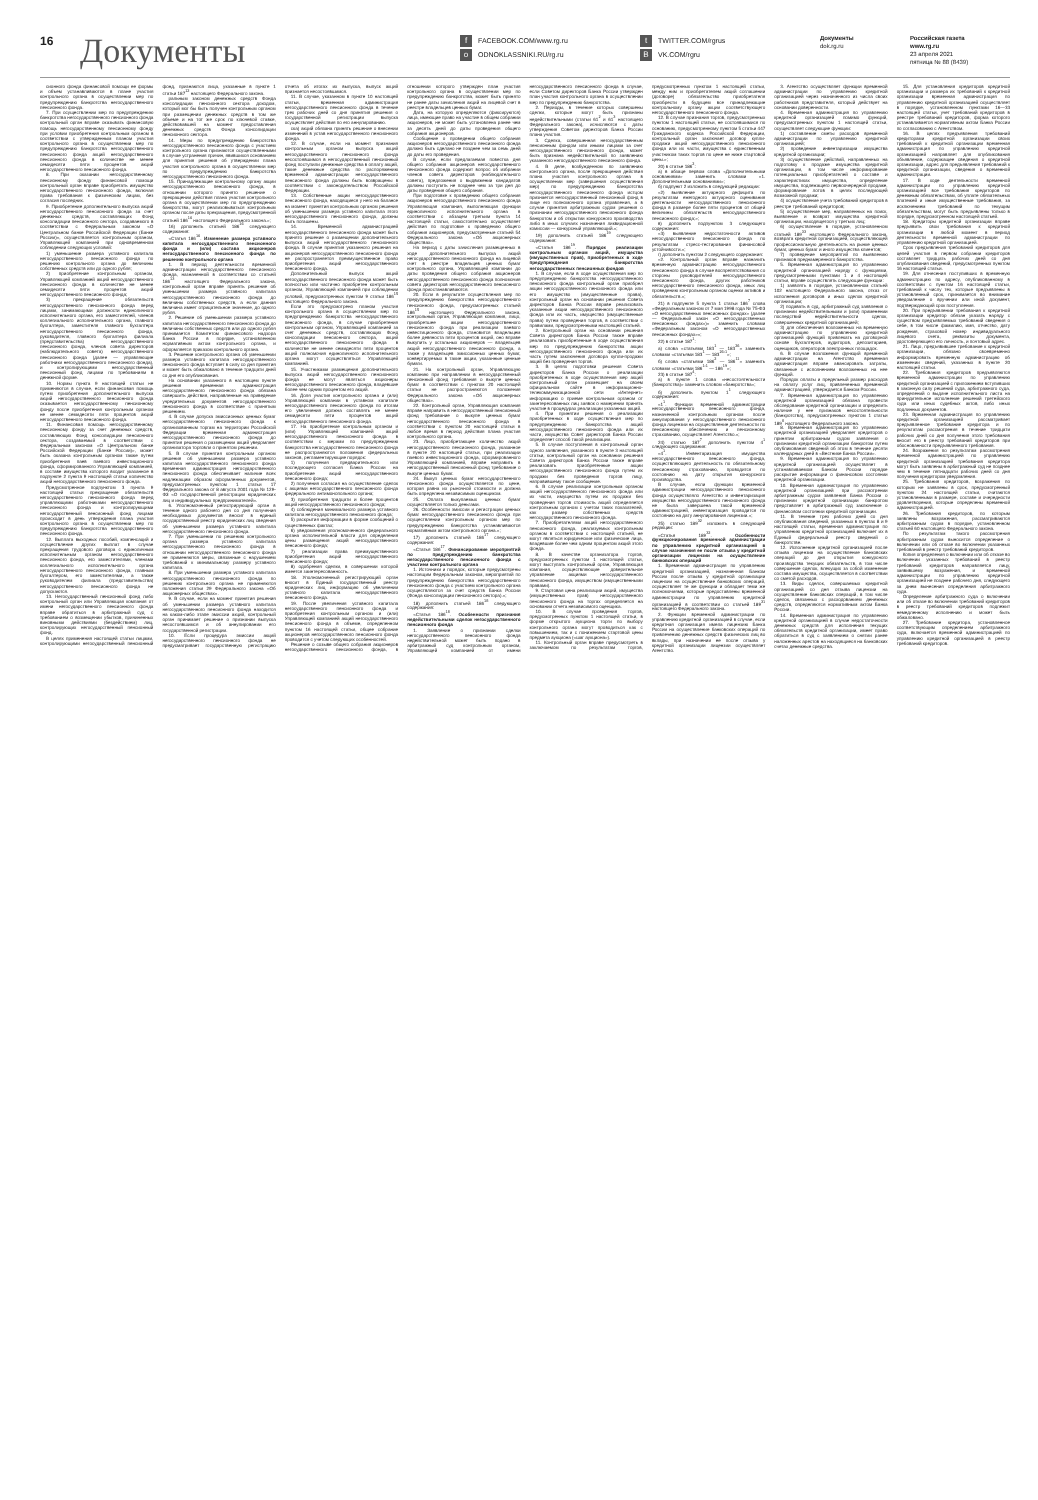16
Документы
f FACEBOOK.COM/www.rg.ru
o ODNOKLASSNIKI.RU/rg.ru
t TWITTER.COM/rgrus
B VK.COM/rgru
Документы
dok.rg.ru
Российская газета
www.rg.ru
23 апреля 2021
пятница № 88 (8439)
сионного фонда финансовой помощи ее формы и объем устанавливаются в плане участия контрольного органа в осуществлении мер по предупреждению банкротства негосударственного пенсионного фонда.
7. При осуществлении мер по предупреждению банкротства негосударственного пенсионного фонда контрольный орган вправе оказывать финансовую помощь негосударственному пенсионному фонду при условии приобретения контрольным органом в соответствии с утвержденным планом участия контрольного органа в осуществлении мер по предупреждению банкротства негосударственного пенсионного фонда акций негосударственного пенсионного фонда в количестве не менее семидесяти пяти процентов акций негосударственного пенсионного фонда.
8. При оказании негосударственному пенсионному фонду финансовой помощи контрольный орган вправе приобретать имущество негосударственного пенсионного фонда, включая права требования к физическим лицам, без согласия последних.
9. Приобретение дополнительного выпуска акций негосударственного пенсионного фонда за счет денежных средств, составляющих Фонд консолидации пенсионного сектора, создаваемого в соответствии с Федеральным законом «О Центральном банке Российской Федерации (Банке России)», осуществляется контрольным органом, Управляющей компанией при одновременном соблюдении следующих условий:
1) уменьшение размера уставного капитала негосударственного пенсионного фонда по решению контрольного органа до величины собственных средств или до одного рубля;
2) приобретение контрольным органом, Управляющей компанией акций негосударственного пенсионного фонда в количестве не менее семидесяти пяти процентов акций негосударственного пенсионного фонда;
3) прекращение обязательств негосударственного пенсионного фонда перед лицами, занимающими должности единоличного исполнительного органа, его заместителей, членов коллегиального исполнительного органа, главного бухгалтера, заместителя главного бухгалтера негосударственного пенсионного фонда, руководителя, главного бухгалтера филиала (представительства) негосударственного пенсионного фонда, членов совета директоров (наблюдательного совета) негосударственного пенсионного фонда (далее — управляющие работники негосударственного пенсионного фонда), и контролирующими негосударственный пенсионный фонд лицами по требованиям в денежной форме.
10. Нормы пункта 9 настоящей статьи не применяются в случае, если финансовая помощь путем приобретения дополнительного выпуска акций негосударственного пенсионного фонда оказывается негосударственному пенсионному фонду после приобретения контрольным органом не менее семидесяти пяти процентов акций негосударственного пенсионного фонда.
11. Финансовая помощь негосударственному пенсионному фонду за счет денежных средств, составляющих Фонд консолидации пенсионного сектора, создаваемый в соответствии с Федеральным законом «О Центральном банке Российской Федерации (Банке России)», может быть оказана контрольным органом также путем приобретения паев паевого инвестиционного фонда, сформированного Управляющей компанией, в составе имущества которого входит указанное в подпункте 2 пункта 9 настоящей статьи количество акций негосударственного пенсионного фонда.
Предусмотренное подпунктом 3 пункта 9 настоящей статьи прекращение обязательств негосударственного пенсионного фонда перед управляющими работниками негосударственного пенсионного фонда и контролирующими негосударственный пенсионный фонд лицами происходит в день утверждения плана участия контрольного органа в осуществлении мер по предупреждению банкротства негосударственного пенсионного фонда.
12. Выплата выходных пособий, компенсаций и осуществление других выплат в случае прекращения трудового договора с единоличным исполнительным органом негосударственного пенсионного фонда, его заместителями, членами коллегиального исполнительного органа негосударственного пенсионного фонда, главным бухгалтером, его заместителями, а также руководителем филиала (представительства) негосударственного пенсионного фонда не допускаются.
13. Негосударственный пенсионный фонд либо контрольный орган или Управляющая компания от имени негосударственного пенсионного фонда вправе обратиться в арбитражный суд с требованием о возмещении убытков, причиненных виновными действиями (бездействием) лиц, контролирующих негосударственный пенсионный фонд.
В целях применения настоящей статьи лицами, контролирующими негосударственный пенсионный фонд, признаются лица, указанные в пункте 1 статьи 187<sup>12</sup> настоящего Федерального закона.
ральным законом денежных средств Фонда консолидации пенсионного сектора доходом, который мог бы быть получен контрольным органом при размещении денежных средств в том же объеме и на тот же срок по ключевой ставке, действовавшей на момент предоставления денежных средств Фонда консолидации пенсионного сектора.
14. Меры по предупреждению банкротства негосударственного пенсионного фонда с участием контрольного органа признаются осуществленными в случае устранения причин, явившихся основанием для принятия решения об утверждении плана участия контрольного органа в осуществлении мер по предупреждению банкротства негосударственного пенсионного фонда.
15. Принадлежащие контрольному органу акции негосударственного пенсионного фонда, в отношении которого принято решение о прекращении действия плана участия контрольного органа в осуществлении мер по предупреждению банкротства, могут реализовываться контрольным органом после даты прекращения, предусмотренной статьей 186<sup>16</sup> настоящего Федерального закона.»;
16) дополнить статьей 186<sup>16</sup> следующего содержания:
«Статья 186<sup>16</sup>. Изменение размера уставного капитала негосударственного пенсионного фонда и (или) состава акционеров негосударственного пенсионного фонда по решению контрольного органа
1. В период деятельности временной администрации негосударственного пенсионного фонда, назначенной в соответствии со статьей 186<sup>13</sup> настоящего Федерального закона, контрольный орган вправе принять решение об уменьшении размера уставного капитала негосударственного пенсионного фонда до величины собственных средств, а если данная величина имеет отрицательное значение, до одного рубля.
2. Решение об уменьшении размера уставного капитала негосударственного пенсионного фонда до величины собственных средств или до одного рубля принимается Комитетом финансового надзора Банка России в порядке, установленном нормативным актом контрольного органа, и оформляется приказом контрольного органа.
3. Решение контрольного органа об уменьшении размера уставного капитала негосударственного пенсионного фонда вступает в силу со дня принятия и может быть обжаловано в течение тридцати дней со дня его опубликования.
На основании указанного в настоящем пункте решения временная администрация негосударственного пенсионного фонда обязана совершить действия, направленные на приведение учредительных документов негосударственного пенсионного фонда в соответствие с принятым решением.
4. В случае допуска эмиссионных ценных бумаг негосударственного пенсионного фонда к организованным торгам на территории Российской Федерации временная администрация негосударственного пенсионного фонда до принятия решения о размещении акций уведомляет организатора торговли о принятом решении.
5. В случае принятия контрольным органом решения об уменьшении размера уставного капитала негосударственного пенсионного фонда временная администрация негосударственного пенсионного фонда обеспечивает наличие всех надлежащим образом оформленных документов, предусмотренных пунктом 1 статьи 17 Федерального закона от 8 августа 2001 года № 129-ФЗ «О государственной регистрации юридических лиц и индивидуальных предпринимателей».
6. Уполномоченный регистрирующий орган в течение одного рабочего дня со дня получения необходимых документов вносит в единый государственный реестр юридических лиц сведения об уменьшении размера уставного капитала негосударственного пенсионного фонда.
7. При уменьшении по решению контрольного органа размера уставного капитала негосударственного пенсионного фонда в отношении негосударственного пенсионного фонда не применяются меры, связанные с нарушением требований к минимальному размеру уставного капитала.
8. При уменьшении размера уставного капитала негосударственного пенсионного фонда по решению контрольного органа не применяются положения статьи 29 Федерального закона «Об акционерных обществах».
9. В случае, если на момент принятия решения об уменьшении размера уставного капитала негосударственного пенсионного фонда находится на каком-либо этапе эмиссии акций, контрольный орган принимает решение о признании выпуска несостоявшимся и об аннулировании его государственной регистрации.
10. Если процедура эмиссии акций негосударственного пенсионного фонда не предусматривает государственную регистрацию отчета об итогах их выпуска, выпуск акций признается несостоявшимся.
11. В случае, указанном в пункте 10 настоящей статьи, временная администрация негосударственного пенсионного фонда в течение трех рабочих дней со дня принятия решения о государственной регистрации выпуска осуществляет действия по его аннулированию.
ска) акций обязана принять решение о внесении изменений в устав негосударственного пенсионного фонда.
12. В случае, если на момент признания контрольным органом выпуска акций негосударственного пенсионного фонда несостоявшимся в негосударственный пенсионный фонд поступили денежные средства в оплату акций, такие денежные средства по распоряжению временной администрации негосударственного пенсионного фонда должны быть возвращены в соответствии с законодательством Российской Федерации.
13. Собственные акции негосударственного пенсионного фонда, находящиеся у него на балансе на момент принятия контрольным органом решения об уменьшении размера уставного капитала этого негосударственного пенсионного фонда, должны быть погашены.
14. Временной администрацией негосударственного пенсионного фонда может быть принято решение о размещении дополнительного выпуска акций негосударственного пенсионного фонда. В случае принятия указанного решения на акционеров негосударственного пенсионного фонда не распространяется преимущественное право приобретения акций негосударственного пенсионного фонда.
Дополнительный выпуск акций негосударственного пенсионного фонда может быть полностью или частично приобретен контрольным органом, Управляющей компанией при соблюдении условий, предусмотренных пунктом 9 статьи 186<sup>15</sup> настоящего Федерального закона.
Если это предусмотрено планом участия контрольного органа в осуществлении мер по предупреждению банкротства негосударственного пенсионного фонда, в случае приобретения контрольным органом, Управляющей компанией за счет денежных средств, составляющих Фонд консолидации пенсионного сектора, акций негосударственного пенсионного фонда в количестве не менее семидесяти пяти процентов акций полномочия единоличного исполнительного органа могут осуществляться Управляющей компанией.
15. Участниками размещения дополнительного выпуска акций негосударственного пенсионного фонда не могут являться акционеры негосударственного пенсионного фонда, владевшие более чем одним процентом его акций.
16. Доля участия контрольного органа и (или) Управляющей компании в уставном капитале негосударственного пенсионного фонда по итогам его увеличения должна составлять не менее семидесяти пяти процентов акций негосударственного пенсионного фонда.
17. На приобретение контрольным органом и (или) Управляющей компанией акций негосударственного пенсионного фонда в соответствии с мерами по предупреждению банкротства негосударственного пенсионного фонда не распространяются положения федеральных законов, регламентирующие порядок:
1) получения предварительного или последующего согласия Банка России на приобретение акций негосударственного пенсионного фонда;
2) получения согласия на осуществление сделок с акциями негосударственного пенсионного фонда федерального антимонопольного органа;
3) приобретения тридцати и более процентов акций негосударственного пенсионного фонда;
4) соблюдения минимального размера уставного капитала негосударственного пенсионного фонда;
5) раскрытия информации в форме сообщений о существенных фактах;
6) уведомления уполномоченного федерального органа исполнительной власти для определения цены размещения акций негосударственного пенсионного фонда;
7) реализации права преимущественного приобретения акций негосударственного пенсионного фонда;
8) одобрения сделки, в совершении которой имеется заинтересованность.
18. Уполномоченный регистрирующий орган вносит в Единый государственный реестр юридических лиц информацию об увеличении уставного капитала негосударственного пенсионного фонда.
19. После увеличения уставного капитала негосударственного пенсионного фонда и приобретения контрольным органом и (или) Управляющей компанией акций негосударственного пенсионного фонда в объеме, определенном пунктом 16 настоящей статьи, общее собрание акционеров негосударственного пенсионного фонда проводится с учетом следующих особенностей.
Решение о созыве общего собрания акционеров негосударственного пенсионного фонда, в отношении которого утвержден план участия контрольного органа в осуществлении мер по предупреждению банкротства, может быть принято не ранее даты зачисления акций на лицевой счет в реестре владельцев ценных бумаг.
Дата, на которую определяются (фиксируются) лица, имеющие право на участие в общем собрании акционеров, не может быть установлена ранее чем за десять дней до даты проведения общего собрания акционеров.
Сообщение о проведении общего собрания акционеров негосударственного пенсионного фонда должно быть сделано не позднее чем за семь дней до даты его проведения.
В случае, если предлагаемая повестка дня общего собрания акционеров негосударственного пенсионного фонда содержит вопрос об избрании членов совета директоров (наблюдательного совета), предложения о выдвижении кандидатов должны поступить не позднее чем за три дня до даты проведения общего собрания.
При подготовке к проведению общего собрания акционеров негосударственного пенсионного фонда Управляющая компания, выполняющая функции единоличного исполнительного органа в соответствии с абзацем третьим пункта 14 настоящей статьи, самостоятельно осуществляет действия по подготовке к проведению общего собрания акционеров, предусмотренные статьей 54 Федерального закона «Об акционерных обществах».
На период с даты зачисления размещенных в ходе дополнительного выпуска акций негосударственного пенсионного фонда на лицевой счет в реестре владельцев ценных бумаг контрольного органа, Управляющей компании до даты проведения общего собрания акционеров негосударственного пенсионного фонда полномочия совета директоров негосударственного пенсионного фонда приостанавливаются.
20. Если в результате осуществления мер по предупреждению банкротства негосударственного пенсионного фонда, предусмотренных статьей 186<sup>15</sup> настоящего Федерального закона, контрольный орган, Управляющая компания, лицо, приобретшее акции негосударственного пенсионного фонда при реализации паевого инвестиционного фонда, становится владельцем более девяноста пяти процентов акций, оно вправе выкупить у остальных акционеров — владельцев акций негосударственного пенсионного фонда, а также у владельцев эмиссионных ценных бумаг, конвертируемых в такие акции, указанные ценные бумаги.
21. На контрольный орган, Управляющую компанию при направлении в негосударственный пенсионный фонд требования о выкупе ценных бумаг в соответствии с пунктом 20 настоящей статьи не распространяются положения Федерального закона «Об акционерных обществах».
22. Контрольный орган, Управляющая компания вправе направить в негосударственный пенсионный фонд требование о выкупе ценных бумаг негосударственного пенсионного фонда в соответствии с пунктом 20 настоящей статьи в любое время в период действия плана участия контрольного органа.
23. Лицо, приобретающее количество акций негосударственного пенсионного фонда, указанное в пункте 20 настоящей статьи, при реализации паевого инвестиционного фонда, сформированного Управляющей компанией, вправе направить в негосударственный пенсионный фонд требование о выкупе ценных бумаг.
24. Выкуп ценных бумаг негосударственного пенсионного фонда осуществляется по цене, которая равна их рыночной стоимости и должна быть определена независимым оценщиком.
25. Оплата выкупаемых ценных бумаг осуществляется только деньгами.
26. Особенности эмиссии и регистрации ценных бумаг негосударственного пенсионного фонда при осуществлении контрольным органом мер по предупреждению банкротства устанавливаются нормативным актом контрольного органа.»;
17) дополнить статьей 186<sup>17</sup> следующего содержания:
«Статья 186<sup>17</sup>. Финансирование мероприятий по предупреждению банкротства негосударственного пенсионного фонда с участием контрольного органа
1. Источники и порядок, которые предусмотрены настоящим Федеральным законом, мероприятий по предупреждению банкротства негосударственного пенсионного фонда с участием контрольного органа осуществляются за счет средств Банка России (Фонда консолидации пенсионного сектора).»;
18) дополнить статьей 186<sup>18</sup> следующего содержания:
«Статья 186<sup>18</sup>. Особенности признания недействительными сделок негосударственного пенсионного фонда
1. Заявление о признании сделки негосударственного пенсионного фонда недействительной может быть подано в арбитражный суд контрольным органом, Управляющей компанией от имени негосударственного пенсионного фонда в случае, если Советом директоров Банка России утвержден план участия контрольного органа в осуществлении мер по предупреждению банкротства.
2. Периоды, в течение которых совершены сделки, которые могут быть признаны недействительными (статьи 61<sup>2</sup> и 61<sup>3</sup> настоящего Федерального закона), исчисляются с даты утверждения Советом директоров Банка России плана участия.
3. Сделка, совершенная негосударственным пенсионным фондом или иными лицами за счет негосударственного пенсионного фонда, может быть признана недействительной по заявлению указанного негосударственного пенсионного фонда.
4. В деле, возбужденном по заявлению контрольного органа, после прекращения действия плана участия контрольного органа в осуществлении мер (завершения осуществления мер) по предупреждению банкротства негосударственного пенсионного фонда истцом признается негосударственный пенсионный фонд в лице его полномочного органа управления, а в случае принятия арбитражным судом решения о признании негосударственного пенсионного фонда банкротом и об открытии конкурсного производства либо в иных случаях назначения ликвидационной комиссии — конкурсный управляющий.»;
19) дополнить статьей 186<sup>19</sup> следующего содержания:
«Статья 186<sup>19</sup>. Порядок реализации контрольным органом акций, имущества (имущественных прав), приобретенных в ходе предупреждения банкротства негосударственных пенсионных фондов
1. В случае, если в ходе осуществления мер по предупреждению банкротства негосударственного пенсионного фонда контрольный орган приобрел акции негосударственного пенсионного фонда или его имущество (имущественные права), контрольный орган на основании решения Совета директоров Банка России вправе реализовать указанные акции негосударственного пенсионного фонда или их часть, имущество (имущественные права) путем проведения торгов, в соответствии с правилами, предусмотренными настоящей статьей.
2. Контрольный орган на основании решения Совета директоров Банка России также вправе реализовать приобретенные в ходе осуществления мер по предупреждению банкротства акции негосударственного пенсионного фонда или их часть путем заключения договора купли-продажи акций без проведения торгов.
3. В целях подготовки решения Совета директоров Банка России о реализации приобретенных в ходе осуществления мер акций контрольный орган размещает на своем официальном сайте в информационно-телекоммуникационной сети «Интернет» информацию о приеме контрольным органом от заинтересованных лиц заявок о намерении принять участие в процедурах реализации указанных акций.
4. При принятии решения о реализации приобретенных в ходе осуществления мер по предупреждению банкротства акций негосударственного пенсионного фонда или их части, имущества Совет директоров Банка России определяет способ такой реализации.
5. В случае поступления в контрольный орган одного заявления, указанного в пункте 3 настоящей статьи, контрольный орган на основании решения Совета директоров Банка России также вправе реализовать приобретенные акции негосударственного пенсионного фонда путем их продажи без проведения торгов лицу, направившему такое сообщение.
6. В случае реализации контрольным органом акций негосударственного пенсионного фонда или их части, имущества путем их продажи без проведения торгов стоимость акций определяется контрольным органом с учетом таких показателей, как размер собственных средств негосударственного пенсионного фонда.
7. Приобретателями акций негосударственного пенсионного фонда, реализуемых контрольным органом в соответствии с настоящей статьей, не могут являться юридические или физические лица, владевшие более чем одним процентом акций этого фонда.
8. В качестве организатора торгов, предусмотренных пунктом 1 настоящей статьи, могут выступать контрольный орган, Управляющая компания, осуществляющие доверительное управление акциями негосударственного пенсионного фонда, имуществом (имущественными правами).
9. Стартовая цена реализации акций, имущества (имущественных прав) негосударственного пенсионного фонда на торгах определяется на основании отчета независимого оценщика.
10. В случае проведения торгов, предусмотренных пунктом 1 настоящей статьи, в форме открытого аукциона торги по выбору контрольного органа могут проводиться как с повышением, так и с понижением стартовой цены предмета аукциона («шаг аукциона»).
11. Контрольный орган вправе предусмотреть в заключаемом по результатам торгов, предусмотренных пунктом 1 настоящей статьи, между ним и приобретателем акций соглашении (договоре) обязательство приобретателя приобрести в будущем все принадлежащие контрольному органу акции соответствующего негосударственного пенсионного фонда.
12. В случае признания торгов, предусмотренных пунктом 1 настоящей статьи, не состоявшимися по основанию, предусмотренному пунктом 5 статьи 447 Гражданского кодекса Российской Федерации, контрольный орган заключает договор купли-продажи акций негосударственного пенсионного фонда или их части, имущества с единственным участником таких торгов по цене не ниже стартовой цены.»;
20) в статье 186<sup>2</sup>:
а) в абзаце первом слова «Дополнительными основаниями» заменить словами «1. Дополнительными основаниями»;
б) подпункт 2 изложить в следующей редакции:
«2) выявление актуарного дефицита по результатам ежегодного актуарного оценивания деятельности негосударственного пенсионного фонда в размере более пяти процентов от общей величины обязательств негосударственного пенсионного фонда;»;
в) дополнить подпунктом 3 следующего содержания:
«3) выявление недостаточности активов негосударственного пенсионного фонда по результатам стресс-тестирования финансовой устойчивости.»;
г) дополнить пунктом 2 следующего содержания:
«2. Контрольный орган вправе назначить временную администрацию негосударственного пенсионного фонда в случае воспрепятствования со стороны руководителей негосударственного пенсионного фонда, других работников негосударственного пенсионного фонда, иных лиц проведению контрольным органом оценки активов и обязательств.»;
21) в подпункте 5 пункта 1 статьи 186<sup>7</sup> слова «Федеральным законом от 7 мая 1998 года № 75-ФЗ «О негосударственных пенсионных фондах» (далее — Федеральный закон «О негосударственных пенсионных фондах»)» заменить словами «Федеральным законом «О негосударственных пенсионных фондах»»;
22) в статье 187<sup>1</sup>:
а) слова «статьями 183<sup>1</sup> — 183<sup>26</sup>» заменить словами «статьями 183<sup>1</sup> — 183<sup>26-1</sup>»;
б) слова «статьями 186<sup>2</sup> — 186<sup>11</sup>» заменить словами «статьями 186<sup>1-1</sup> — 186<sup>19</sup>»;
23) в статье 187<sup>4</sup>:
а) в пункте 1 слова «несостоятельности (банкротства)» заменить словом «банкротства»;
б) дополнить пунктом 1<sup>1</sup> следующего содержания:
«1<sup>1</sup>. Функции временной администрации негосударственного пенсионного фонда, назначенной контрольным органом после аннулирования у негосударственного пенсионного фонда лицензии на осуществление деятельности по пенсионному обеспечению и пенсионному страхованию, осуществляет Агентство.»;
24) статью 187<sup>7</sup> дополнить пунктом 4<sup>1</sup> следующего содержания:
«4<sup>1</sup>. Инвентаризация имущества негосударственного пенсионного фонда, осуществляющего деятельность по обязательному пенсионному страхованию, проводится по состоянию на дату открытия конкурсного производства.
В случае, если функции временной администрации негосударственного пенсионного фонда осуществляло Агентство и инвентаризация имущества негосударственного пенсионного фонда не была завершена такой временной администрацией, инвентаризация проводится по состоянию на дату аннулирования лицензии.»;
25) статью 189<sup>32</sup> изложить в следующей редакции:
«Статья 189<sup>32</sup>. Особенности функционирования временной администрации по управлению кредитной организацией в случае назначения ее после отзыва у кредитной организации лицензии на осуществление банковских операций
1. Временная администрация по управлению кредитной организацией, назначенная Банком России после отзыва у кредитной организации лицензии на осуществление банковских операций, осуществляет те же функции и обладает теми же полномочиями, которые предоставлены временной администрации по управлению кредитной организацией в соответствии со статьей 189<sup>31</sup> настоящего Федерального закона.
2. Функции временной администрации по управлению кредитной организацией в случае, если кредитная организация имела лицензию Банка России на осуществление банковских операций по привлечению денежных средств физических лиц во вклады, при назначении ее после отзыва у кредитной организации лицензии осуществляет Агентство.
3. Агентство осуществляет функции временной администрации по управлению кредитной организацией через назначенного из числа своих работников представителя, который действует на основании доверенности.
4. Временная администрация по управлению кредитной организацией помимо функций, предусмотренных пунктом 1 настоящей статьи, осуществляет следующие функции:
1) составление сметы расходов временной администрации по управлению кредитной организацией;
2) проведение инвентаризации имущества кредитной организации;
3) осуществление действий, направленных на подготовку к продаже имущества кредитной организации, в том числе информирование потенциальных приобретателей о составе и характеристиках имущества, определение имущества, подлежащего первоочередной продаже, формирование лотов в целях последующей возможной продажи;
4) осуществление учета требований кредиторов в реестре требований кредиторов;
5) осуществление мер, направленных на поиск, выявление и возврат имущества кредитной организации, находящегося у третьих лиц;
6) осуществление в порядке, установленном статьей 189<sup>33</sup> настоящего Федерального закона, возврата кредитной организацией, осуществляющей профессиональную деятельность на рынке ценных бумаг, ценных бумаг и иного имущества клиентов;
7) проведение мероприятий по выявлению признаков преднамеренного банкротства.
5. Временная администрация по управлению кредитной организацией наряду с функциями, предусмотренными пунктами 1 и 4 настоящей статьи, вправе осуществлять следующие функции:
1) заявлять в порядке, установленном статьей 102 настоящего Федерального закона, отказ от исполнения договоров и иных сделок кредитной организации;
2) подавать в суд, арбитражный суд заявления о признании недействительными и (или) применении последствий недействительности сделок, совершенных кредитной организацией;
3) для обеспечения возложенных на временную администрацию по управлению кредитной организацией функций привлекать на договорной основе бухгалтеров, аудиторов, депозитариев, оценщиков, операторов электронных площадок.
6. В случае возложения функций временной администрации на Агентство временная администрация вправе авансировать затраты, связанные с исполнением возложенных на нее функций.
Порядок оплаты и предельный размер расходов на оплату услуг лиц, привлеченных временной администрацией, утверждается Банком России.
7. Временная администрация по управлению кредитной организацией обязана провести обследование кредитной организации и определить наличие у нее признаков несостоятельности (банкротства), предусмотренных пунктом 1 статьи 189<sup>8</sup> настоящего Федерального закона.
8. Временная администрация по управлению кредитной организацией уведомляет кредиторов о принятии арбитражным судом заявления о признании кредитной организации банкротом путем опубликования сведений об этом в течение десяти календарных дней в «Вестнике Банка России».
9. Временная администрация по управлению кредитной организацией осуществляет в устанавливаемом Банком России порядке раскрытие информации о финансовом состоянии кредитной организации.
10. Временная администрация по управлению кредитной организацией при рассмотрении арбитражным судом заявления Банка России о признании кредитной организации банкротом представляет в арбитражный суд заключение о финансовом состоянии кредитной организации.
11. В течение трех рабочих дней со дня опубликования сведений, указанных в пунктах 8 и 9 настоящей статьи, временная администрация по управлению кредитной организацией включает их в Единый федеральный реестр сведений о банкротстве.
12. Исполнение кредитной организацией после отзыва лицензии на осуществление банковских операций до дня открытия конкурсного производства текущих обязательств, в том числе совершение сделок, влекущих за собой изменение состава имущества, осуществляется в соответствии со сметой расходов.
13. Виды сделок, совершаемых кредитной организацией со дня отзыва лицензии на осуществление банковских операций, в том числе сделок, связанных с расходованием денежных средств, определяются нормативным актом Банка России.
14. Временная администрация по управлению кредитной организацией в случае недостаточности денежных средств для исполнения текущих обязательств кредитной организации, имеет право обратиться в суд с заявлением о снятии ранее наложенных арестов на находящиеся на банковских счетах денежные средства.
15. Для установления кредиторов кредитной организации и размера их требований к кредитной организации временная администрация по управлению кредитной организацией осуществляет в порядке, установленном пунктами 16—33 настоящей статьи, учет требований кредиторов в реестре требований кредиторов, форма которого устанавливается нормативным актом Банка России по согласованию с Агентством.
16. В целях предъявления требований кредиторами кредитной организации своих требований к кредитной организации временная администрация по управлению кредитной организацией направляет для опубликования объявление, содержащее сведения о кредитной организации, адрес для предъявления требований к кредитной организации, сведения о временной администрации.
17. В ходе деятельности временной администрации по управлению кредитной организацией все требования кредиторов по денежным обязательствам, об уплате обязательных платежей и иные имущественные требования, за исключением требований по текущим обязательствам, могут быть предъявлены только в порядке, предусмотренном настоящей статьей.
18. Кредиторы кредитной организации вправе предъявить свои требования к кредитной организации в любой момент в период деятельности временной администрации по управлению кредитной организацией.
Срок предъявления требований кредиторов для целей участия в первом собрании кредиторов составляет тридцать рабочих дней со дня опубликования сведений, предусмотренных пунктом 16 настоящей статьи.
19. Для отнесения поступивших в временную администрацию по адресу, опубликованному в соответствии с пунктом 16 настоящей статьи, требований к числу тех, которые предъявлены в установленный срок, принимается во внимание уведомление о вручении или иной документ, подтверждающий срок поступления.
20. При предъявлении требования к кредитной организации кредитор обязан указать наряду с существом предъявляемых требований сведения о себе, в том числе фамилию, имя, отчество, дату рождения, страховой номер индивидуального лицевого счета, реквизиты документа, удостоверяющего его личность, и почтовый адрес.
21. Лицо, предъявившее требование к кредитной организации, обязано своевременно информировать временную администрацию об изменении сведений, указанных в пункте 20 настоящей статьи.
22. Требования кредиторов предъявляются временной администрации по управлению кредитной организацией с приложением вступивших в законную силу решений суда, арбитражного суда, определений о выдаче исполнительного листа на принудительное исполнение решений третейского суда или иных судебных актов, либо иных подлинных документов.
23. Временная администрация по управлению кредитной организацией рассматривает предъявленное требование кредитора и по результатам рассмотрения в течение тридцати рабочих дней со дня получения этого требования вносит его в реестр требований кредиторов при обоснованности предъявленного требования.
24. Возражения по результатам рассмотрения временной администрацией по управлению кредитной организацией требования кредитора могут быть заявлены в арбитражный суд не позднее чем в течение пятнадцати рабочих дней со дня получения кредитором уведомления.
25. Требования кредиторов, возражения по которым не заявлены в срок, предусмотренный пунктом 24 настоящей статьи, считаются установленными в размере, составе и очередности удовлетворения, которые определены временной администрацией.
26. Требования кредиторов, по которым заявлены возражения, рассматриваются арбитражным судом в порядке, установленном статьей 60 настоящего Федерального закона.
По результатам такого рассмотрения арбитражным судом выносится определение о включении или об отказе во включении указанных требований в реестр требований кредиторов.
Копия определения о включении или об отказе во включении указанных требований в реестр требований кредиторов направляется лицу, заявившему возражения, и временной администрации по управлению кредитной организацией не позднее рабочего дня, следующего за днем вынесения определения арбитражного суда.
Определение арбитражного суда о включении или об отказе во включении требований кредиторов в реестр требований кредиторов подлежит немедленному исполнению и может быть обжаловано.
27. Требование кредитора, установленное соответствующим определением арбитражного суда, включается временной администрацией по управлению кредитной организацией в реестр требований кредиторов.